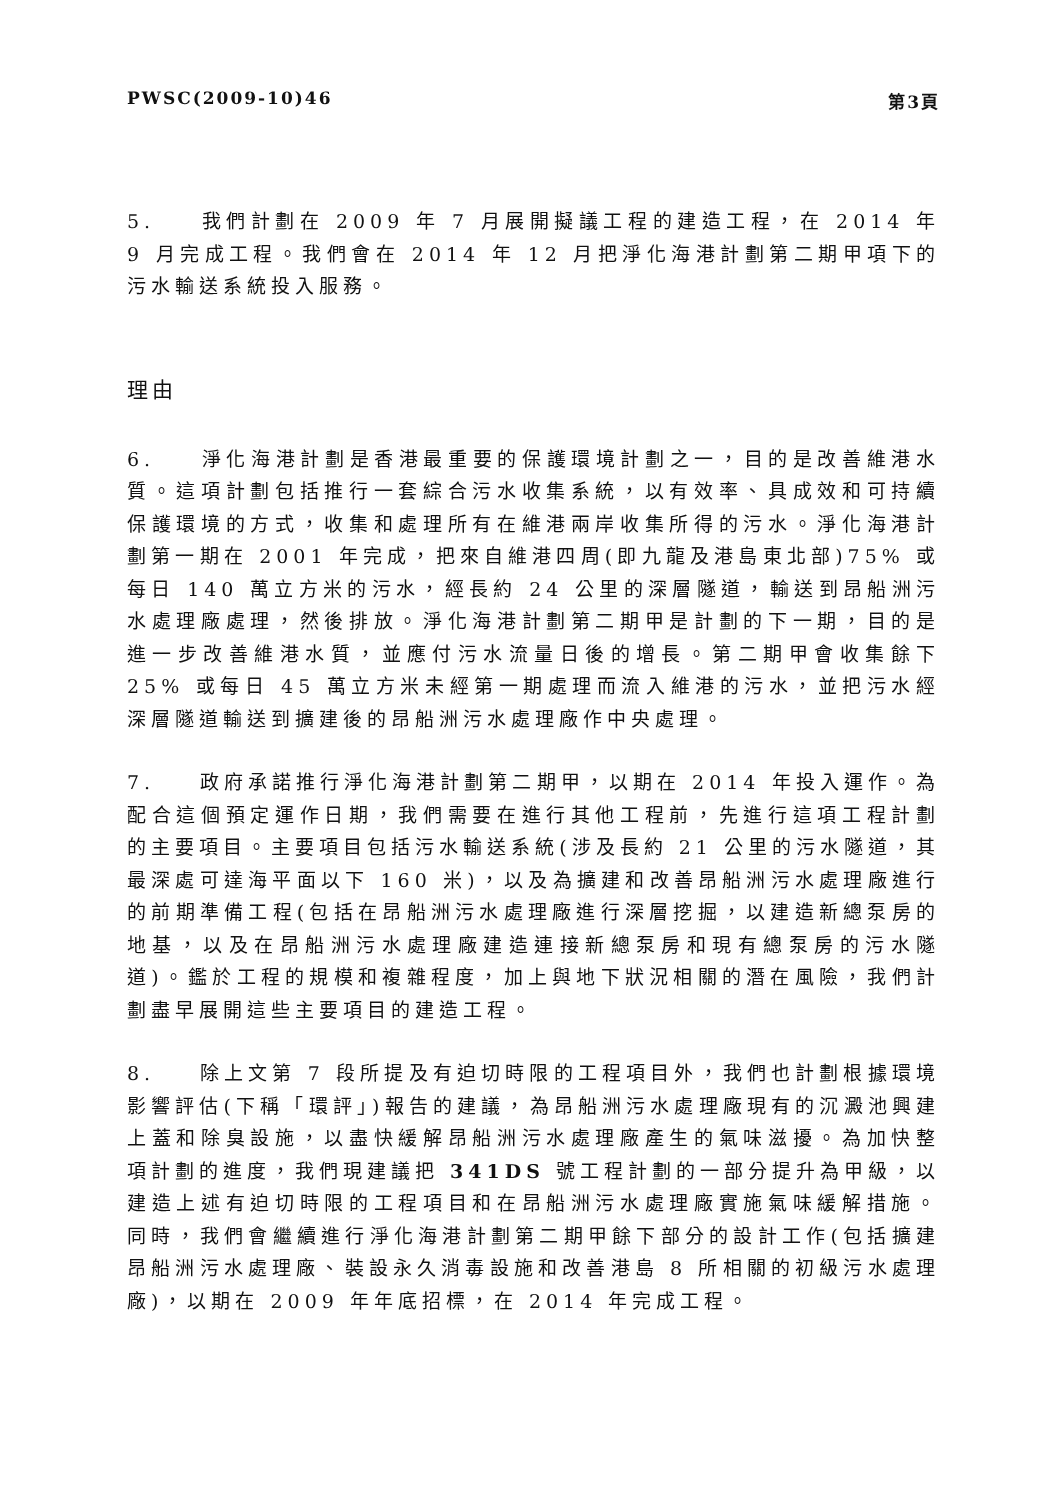PWSC(2009-10)46 第3頁
5. 我們計劃在 2009 年 7 月展開擬議工程的建造工程，在 2014 年 9 月完成工程。我們會在 2014 年 12 月把淨化海港計劃第二期甲項下的污水輸送系統投入服務。
理由
6. 淨化海港計劃是香港最重要的保護環境計劃之一，目的是改善維港水質。這項計劃包括推行一套綜合污水收集系統，以有效率、具成效和可持續保護環境的方式，收集和處理所有在維港兩岸收集所得的污水。淨化海港計劃第一期在 2001 年完成，把來自維港四周(即九龍及港島東北部)75% 或每日 140 萬立方米的污水，經長約 24 公里的深層隧道，輸送到昂船洲污水處理廠處理，然後排放。淨化海港計劃第二期甲是計劃的下一期，目的是進一步改善維港水質，並應付污水流量日後的增長。第二期甲會收集餘下 25% 或每日 45 萬立方米未經第一期處理而流入維港的污水，並把污水經深層隧道輸送到擴建後的昂船洲污水處理廠作中央處理。
7. 政府承諾推行淨化海港計劃第二期甲，以期在 2014 年投入運作。為配合這個預定運作日期，我們需要在進行其他工程前，先進行這項工程計劃的主要項目。主要項目包括污水輸送系統(涉及長約 21 公里的污水隧道，其最深處可達海平面以下 160 米)，以及為擴建和改善昂船洲污水處理廠進行的前期準備工程(包括在昂船洲污水處理廠進行深層挖掘，以建造新總泵房的地基，以及在昂船洲污水處理廠建造連接新總泵房和現有總泵房的污水隧道)。鑑於工程的規模和複雜程度，加上與地下狀況相關的潛在風險，我們計劃盡早展開這些主要項目的建造工程。
8. 除上文第 7 段所提及有迫切時限的工程項目外，我們也計劃根據環境影響評估(下稱「環評」)報告的建議，為昂船洲污水處理廠現有的沉澱池興建上蓋和除臭設施，以盡快緩解昂船洲污水處理廠產生的氣味滋擾。為加快整項計劃的進度，我們現建議把 341DS 號工程計劃的一部分提升為甲級，以建造上述有迫切時限的工程項目和在昂船洲污水處理廠實施氣味緩解措施。同時，我們會繼續進行淨化海港計劃第二期甲餘下部分的設計工作(包括擴建昂船洲污水處理廠、裝設永久消毒設施和改善港島 8 所相關的初級污水處理廠)，以期在 2009 年年底招標，在 2014 年完成工程。